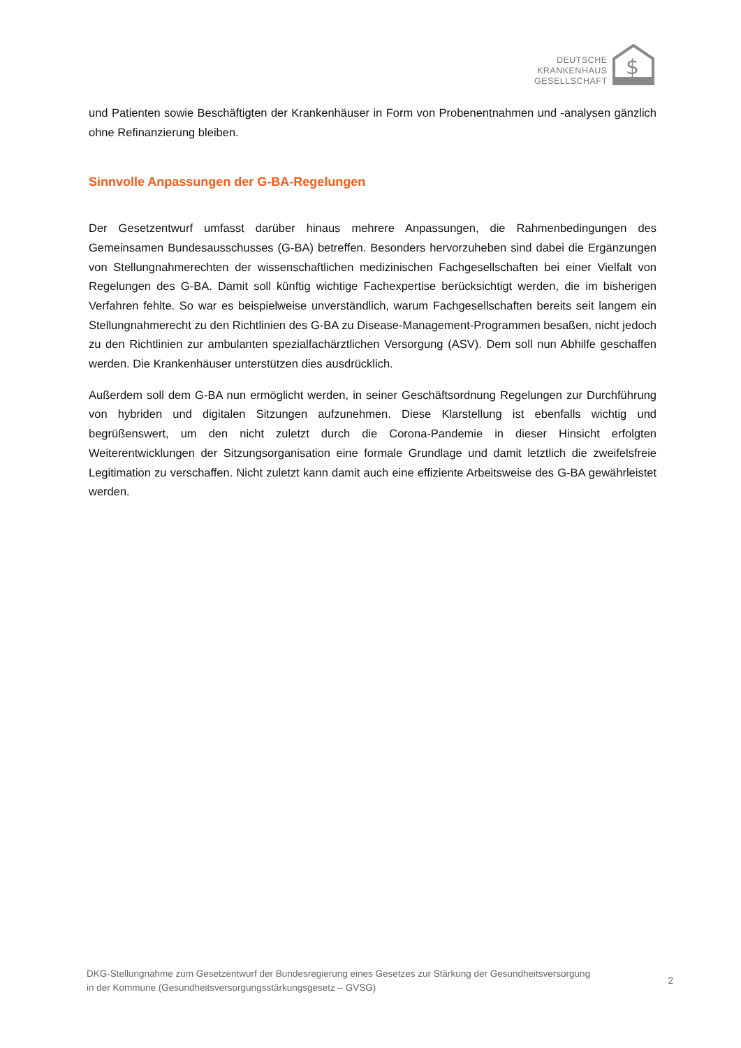DEUTSCHE
KRANKENHAUS
GESELLSCHAFT
$
und Patienten sowie Beschäftigten der Krankenhäuser in Form von Probenentnahmen und -analysen gänzlich ohne Refinanzierung bleiben.
Sinnvolle Anpassungen der G-BA-Regelungen
Der Gesetzentwurf umfasst darüber hinaus mehrere Anpassungen, die Rahmenbedingungen des Gemeinsamen Bundesausschusses (G-BA) betreffen. Besonders hervorzuheben sind dabei die Ergänzungen von Stellungnahmerechten der wissenschaftlichen medizinischen Fachgesellschaften bei einer Vielfalt von Regelungen des G-BA. Damit soll künftig wichtige Fachexpertise berücksichtigt werden, die im bisherigen Verfahren fehlte. So war es beispielweise unverständlich, warum Fachgesellschaften bereits seit langem ein Stellungnahmerecht zu den Richtlinien des G-BA zu Disease-Management-Programmen besaßen, nicht jedoch zu den Richtlinien zur ambulanten spezialfachärztlichen Versorgung (ASV). Dem soll nun Abhilfe geschaffen werden. Die Krankenhäuser unterstützen dies ausdrücklich.
Außerdem soll dem G-BA nun ermöglicht werden, in seiner Geschäftsordnung Regelungen zur Durchführung von hybriden und digitalen Sitzungen aufzunehmen. Diese Klarstellung ist ebenfalls wichtig und begrüßenswert, um den nicht zuletzt durch die Corona-Pandemie in dieser Hinsicht erfolgten Weiterentwicklungen der Sitzungsorganisation eine formale Grundlage und damit letztlich die zweifelsfreie Legitimation zu verschaffen. Nicht zuletzt kann damit auch eine effiziente Arbeitsweise des G-BA gewährleistet werden.
DKG-Stellungnahme zum Gesetzentwurf der Bundesregierung eines Gesetzes zur Stärkung der Gesundheitsversorgung
in der Kommune (Gesundheitsversorgungsstärkungsgesetz – GVSG)
2